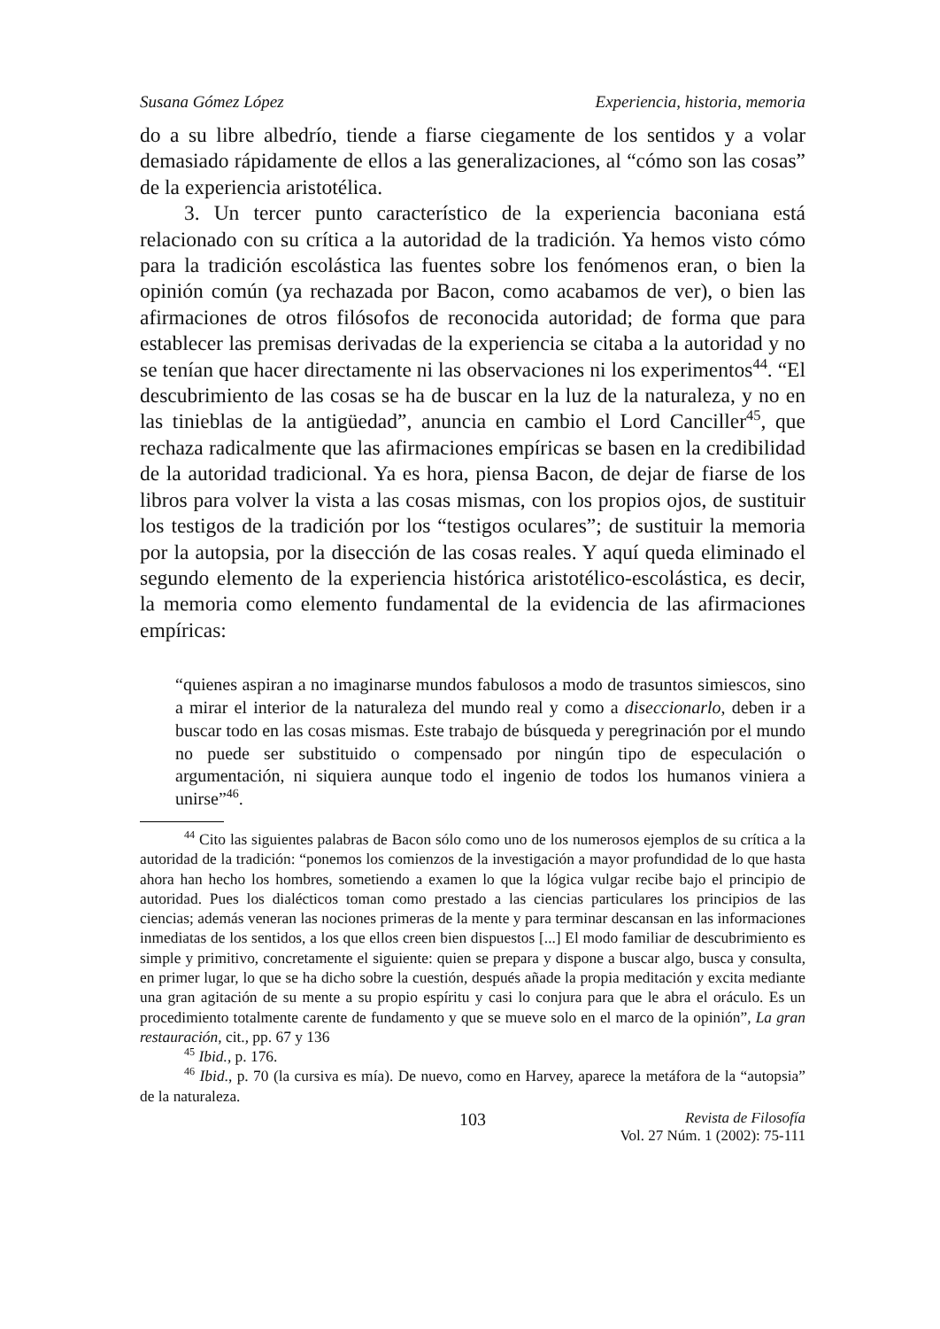Susana Gómez López Experiencia, historia, memoria
do a su libre albedrío, tiende a fiarse ciegamente de los sentidos y a volar demasiado rápidamente de ellos a las generalizaciones, al “cómo son las cosas” de la experiencia aristotélica.
3. Un tercer punto característico de la experiencia baconiana está relacionado con su crítica a la autoridad de la tradición. Ya hemos visto cómo para la tradición escolástica las fuentes sobre los fenómenos eran, o bien la opinión común (ya rechazada por Bacon, como acabamos de ver), o bien las afirmaciones de otros filósofos de reconocida autoridad; de forma que para establecer las premisas derivadas de la experiencia se citaba a la autoridad y no se tenían que hacer directamente ni las observaciones ni los experimentos<sup>44</sup>. “El descubrimiento de las cosas se ha de buscar en la luz de la naturaleza, y no en las tinieblas de la antigüedad”, anuncia en cambio el Lord Canciller<sup>45</sup>, que rechaza radicalmente que las afirmaciones empíricas se basen en la credibilidad de la autoridad tradicional. Ya es hora, piensa Bacon, de dejar de fiarse de los libros para volver la vista a las cosas mismas, con los propios ojos, de sustituir los testigos de la tradición por los “testigos oculares”; de sustituir la memoria por la autopsia, por la disección de las cosas reales. Y aquí queda eliminado el segundo elemento de la experiencia histórica aristotélico-escolástica, es decir, la memoria como elemento fundamental de la evidencia de las afirmaciones empíricas:
“quienes aspiran a no imaginarse mundos fabulosos a modo de trasuntos simiescos, sino a mirar el interior de la naturaleza del mundo real y como a diseccionarlo, deben ir a buscar todo en las cosas mismas. Este trabajo de búsqueda y peregrinación por el mundo no puede ser substituido o compensado por ningún tipo de especulación o argumentación, ni siquiera aunque todo el ingenio de todos los humanos viniera a unirse”<sup>46</sup>.
<sup>44</sup> Cito las siguientes palabras de Bacon sólo como uno de los numerosos ejemplos de su crítica a la autoridad de la tradición: “ponemos los comienzos de la investigación a mayor profundidad de lo que hasta ahora han hecho los hombres, sometiendo a examen lo que la lógica vulgar recibe bajo el principio de autoridad. Pues los dialécticos toman como prestado a las ciencias particulares los principios de las ciencias; además veneran las nociones primeras de la mente y para terminar descansan en las informaciones inmediatas de los sentidos, a los que ellos creen bien dispuestos [...] El modo familiar de descubrimiento es simple y primitivo, concretamente el siguiente: quien se prepara y dispone a buscar algo, busca y consulta, en primer lugar, lo que se ha dicho sobre la cuestión, después añade la propia meditación y excita mediante una gran agitación de su mente a su propio espíritu y casi lo conjura para que le abra el oráculo. Es un procedimiento totalmente carente de fundamento y que se mueve solo en el marco de la opinión”, La gran restauración, cit., pp. 67 y 136
<sup>45</sup> Ibid., p. 176.
<sup>46</sup> Ibid., p. 70 (la cursiva es mía). De nuevo, como en Harvey, aparece la metáfora de la “autopsia” de la naturaleza.
103 Revista de Filosofía
Vol. 27 Núm. 1 (2002): 75-111